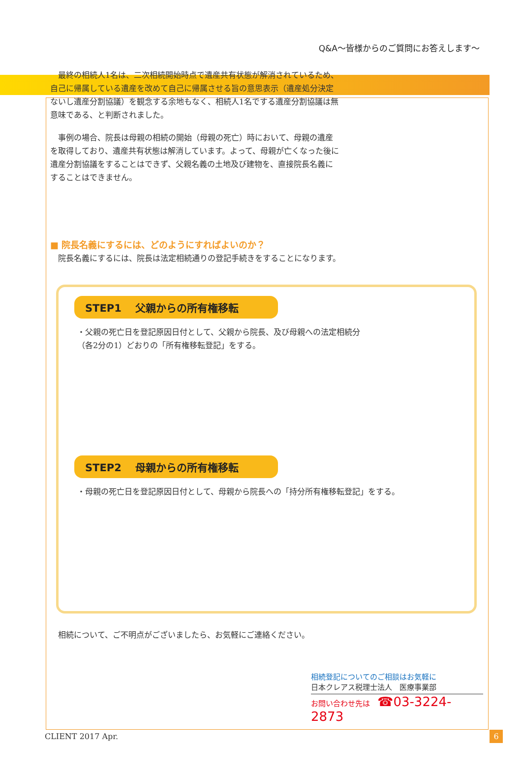Q&A〜皆様からのご質問にお答えします〜
　最終の相続人1名は、二次相続開始時点で遺産共有状態が解消されているため、自己に帰属している遺産を改めて自己に帰属させる旨の意思表示（遺産処分決定ないし遺産分割協議）を観念する余地もなく、相続人1名でする遺産分割協議は無意味である、と判断されました。
　事例の場合、院長は母親の相続の開始（母親の死亡）時において、母親の遺産を取得しており、遺産共有状態は解消しています。よって、母親が亡くなった後に遺産分割協議をすることはできず、父親名義の土地及び建物を、直接院長名義にすることはできません。
■ 院長名義にするには、どのようにすればよいのか？
　院長名義にするには、院長は法定相続通りの登記手続きをすることになります。
STEP1　 父親からの所有権移転
・父親の死亡日を登記原因日付として、父親から院長、及び母親への法定相続分
（各2分の1）どおりの「所有権移転登記」をする。
STEP2　 母親からの所有権移転
・母親の死亡日を登記原因日付として、母親から院長への「持分所有権移転登記」をする。
　相続について、ご不明点がございましたら、お気軽にご連絡ください。
相続登記についてのご相談はお気軽に
日本クレアス税理士法人　医療事業部
お問い合わせ先は　☎03-3224-2873
CLIENT 2017 Apr. 6